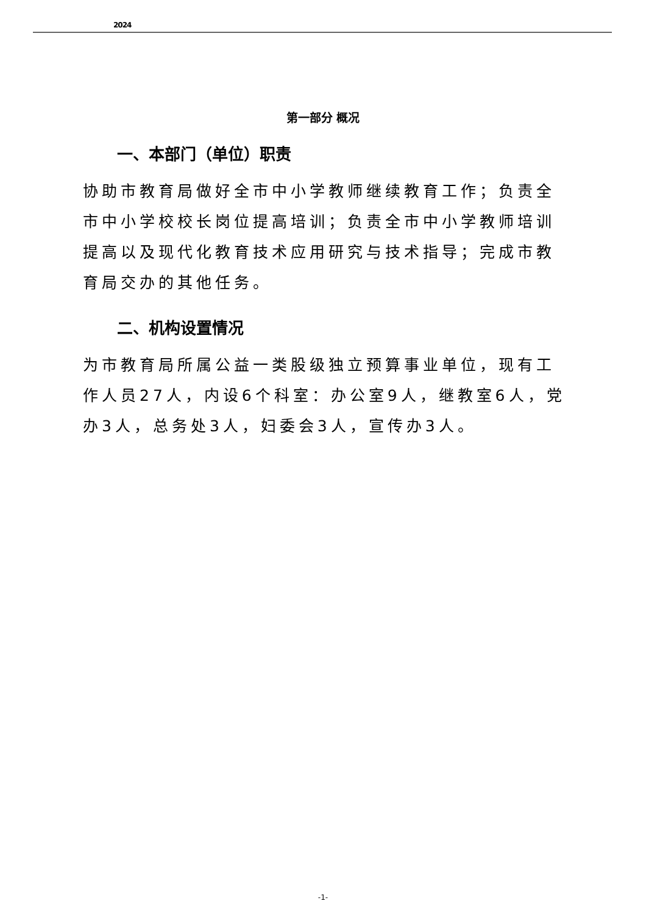2024
第一部分 概况
一、本部门（单位）职责
协助市教育局做好全市中小学教师继续教育工作；负责全市中小学校校长岗位提高培训；负责全市中小学教师培训提高以及现代化教育技术应用研究与技术指导；完成市教育局交办的其他任务。
二、机构设置情况
为市教育局所属公益一类股级独立预算事业单位，现有工作人员27人，内设6个科室：办公室9人，继教室6人，党办3人，总务处3人，妇委会3人，宣传办3人。
-1-